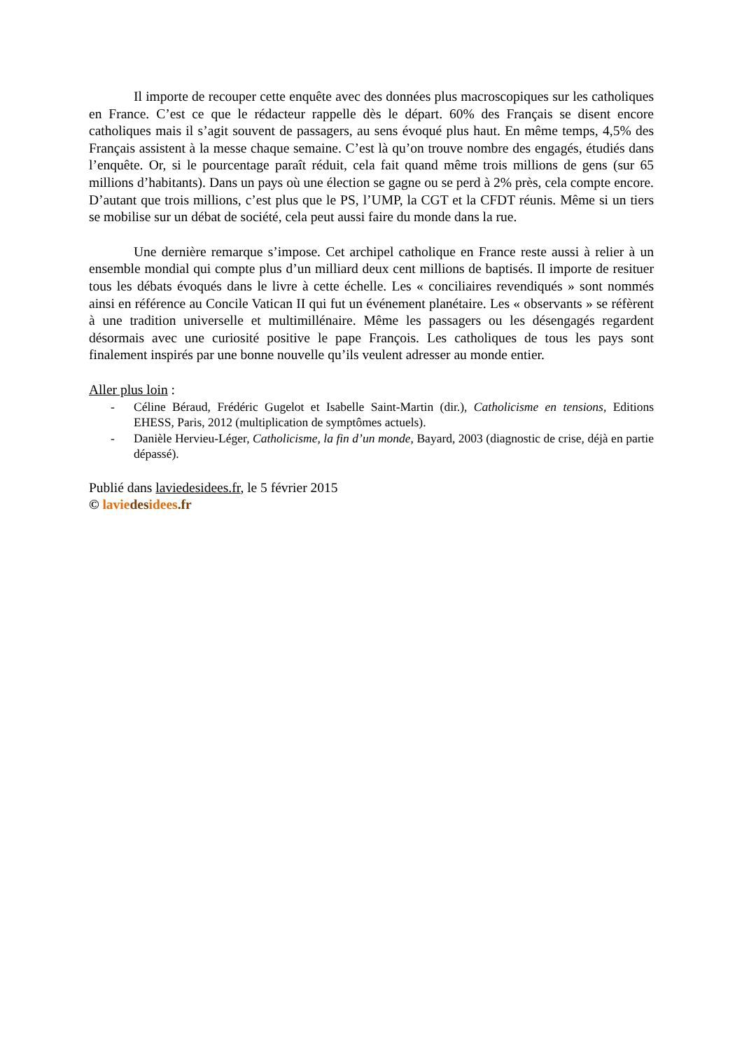Il importe de recouper cette enquête avec des données plus macroscopiques sur les catholiques en France. C’est ce que le rédacteur rappelle dès le départ. 60% des Français se disent encore catholiques mais il s’agit souvent de passagers, au sens évoqué plus haut. En même temps, 4,5% des Français assistent à la messe chaque semaine. C’est là qu’on trouve nombre des engagés, étudiés dans l’enquête. Or, si le pourcentage paraît réduit, cela fait quand même trois millions de gens (sur 65 millions d’habitants). Dans un pays où une élection se gagne ou se perd à 2% près, cela compte encore. D’autant que trois millions, c’est plus que le PS, l’UMP, la CGT et la CFDT réunis. Même si un tiers se mobilise sur un débat de société, cela peut aussi faire du monde dans la rue.
Une dernière remarque s’impose. Cet archipel catholique en France reste aussi à relier à un ensemble mondial qui compte plus d’un milliard deux cent millions de baptisés. Il importe de resituer tous les débats évoqués dans le livre à cette échelle. Les « conciliaires revendiqués » sont nommés ainsi en référence au Concile Vatican II qui fut un événement planétaire. Les « observants » se réfèrent à une tradition universelle et multimillénaire. Même les passagers ou les désengagés regardent désormais avec une curiosité positive le pape François. Les catholiques de tous les pays sont finalement inspirés par une bonne nouvelle qu’ils veulent adresser au monde entier.
Aller plus loin :
- Céline Béraud, Frédéric Gugelot et Isabelle Saint-Martin (dir.), Catholicisme en tensions, Editions EHESS, Paris, 2012 (multiplication de symptômes actuels).
- Danièle Hervieu-Léger, Catholicisme, la fin d’un monde, Bayard, 2003 (diagnostic de crise, déjà en partie dépassé).
Publié dans laviedesidees.fr, le 5 février 2015
© lavie des idees.fr